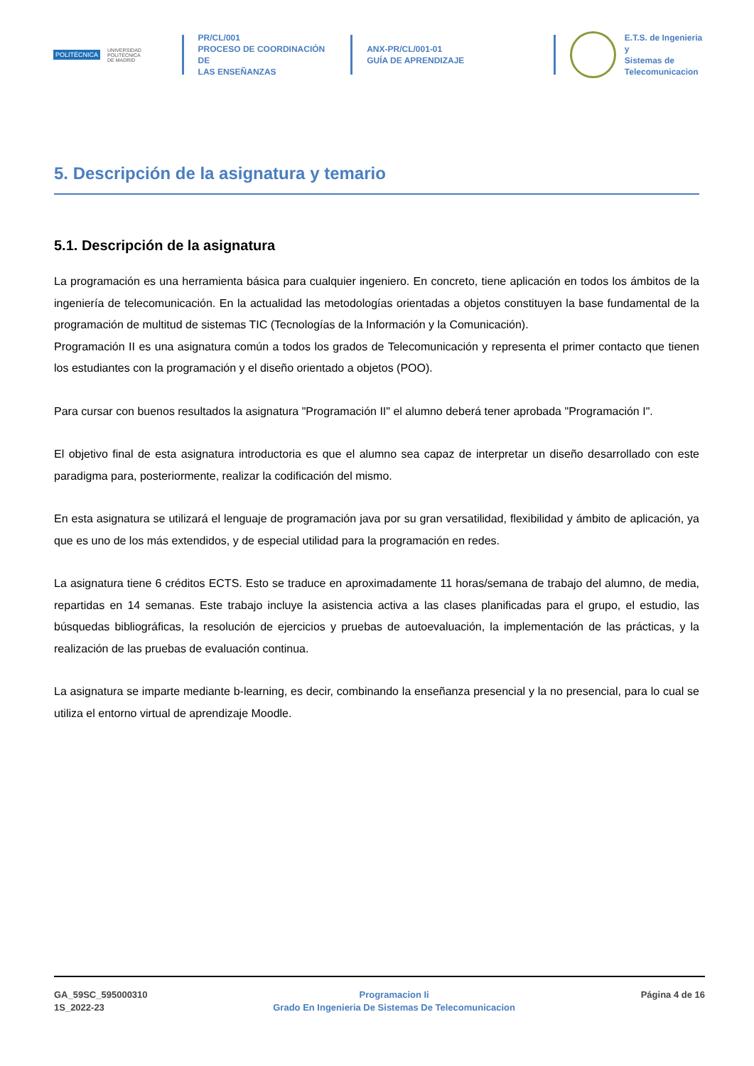POLITÉCNICA UNIVERSIDAD
POLITÉCNICA
DE MADRID
PR/CL/001
PROCESO DE COORDINACIÓN DE
LAS ENSEÑANZAS
ANX-PR/CL/001-01
GUÍA DE APRENDIZAJE
E.T.S. de Ingenieria y
Sistemas de
Telecomunicacion
5. Descripción de la asignatura y temario
5.1. Descripción de la asignatura
La programación es una herramienta básica para cualquier ingeniero. En concreto, tiene aplicación en todos los ámbitos de la ingeniería de telecomunicación. En la actualidad las metodologías orientadas a objetos constituyen la base fundamental de la programación de multitud de sistemas TIC (Tecnologías de la Información y la Comunicación).
Programación II es una asignatura común a todos los grados de Telecomunicación y representa el primer contacto que tienen los estudiantes con la programación y el diseño orientado a objetos (POO).
Para cursar con buenos resultados la asignatura "Programación II" el alumno deberá tener aprobada "Programación I".
El objetivo final de esta asignatura introductoria es que el alumno sea capaz de interpretar un diseño desarrollado con este paradigma para, posteriormente, realizar la codificación del mismo.
En esta asignatura se utilizará el lenguaje de programación java por su gran versatilidad, flexibilidad y ámbito de aplicación, ya que es uno de los más extendidos, y de especial utilidad para la programación en redes.
La asignatura tiene 6 créditos ECTS. Esto se traduce en aproximadamente 11 horas/semana de trabajo del alumno, de media, repartidas en 14 semanas. Este trabajo incluye la asistencia activa a las clases planificadas para el grupo, el estudio, las búsquedas bibliográficas, la resolución de ejercicios y pruebas de autoevaluación, la implementación de las prácticas, y la realización de las pruebas de evaluación continua.
La asignatura se imparte mediante b-learning, es decir, combinando la enseñanza presencial y la no presencial, para lo cual se utiliza el entorno virtual de aprendizaje Moodle.
GA_59SC_595000310
1S_2022-23
Programacion Ii
Grado En Ingenieria De Sistemas De Telecomunicacion
Página 4 de 16